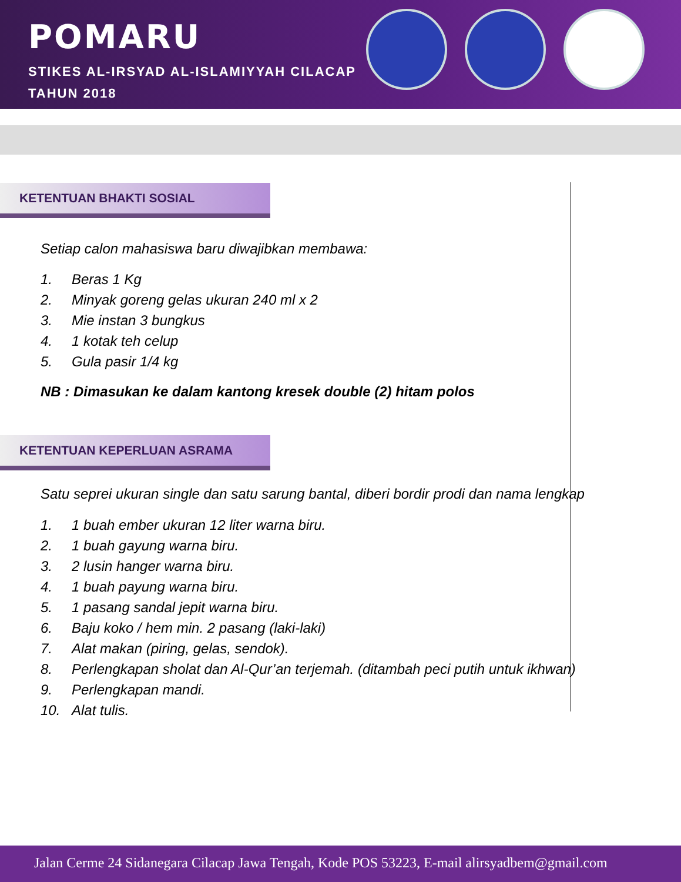POMARU
STIKES AL-IRSYAD AL-ISLAMIYYAH CILACAP
TAHUN 2018
KETENTUAN BHAKTI SOSIAL
Setiap calon mahasiswa baru diwajibkan membawa:
1. Beras 1 Kg
2. Minyak goreng gelas ukuran 240 ml x 2
3. Mie instan 3 bungkus
4. 1 kotak teh celup
5. Gula pasir 1/4 kg
NB : Dimasukan ke dalam kantong kresek double (2) hitam polos
KETENTUAN KEPERLUAN ASRAMA
Satu seprei ukuran single dan satu sarung bantal, diberi bordir prodi dan nama lengkap
1. 1 buah ember ukuran 12 liter warna biru.
2. 1 buah gayung warna biru.
3. 2 lusin hanger warna biru.
4. 1 buah payung warna biru.
5. 1 pasang sandal jepit warna biru.
6. Baju koko / hem min. 2 pasang (laki-laki)
7. Alat makan (piring, gelas, sendok).
8. Perlengkapan sholat dan Al-Qur’an terjemah. (ditambah peci putih untuk ikhwan)
9. Perlengkapan mandi.
10. Alat tulis.
Jalan Cerme 24 Sidanegara Cilacap Jawa Tengah, Kode POS 53223, E-mail alirsyadbem@gmail.com